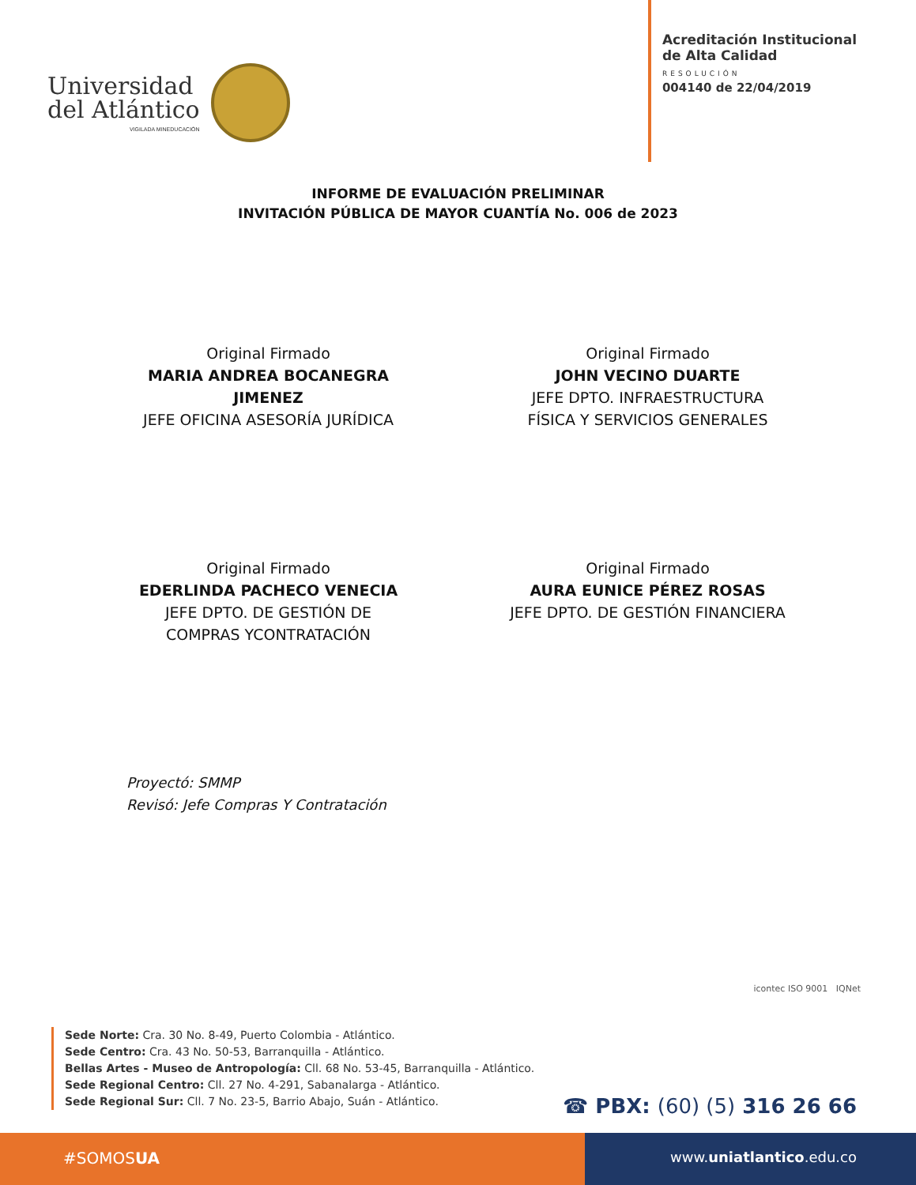Universidad
del Atlántico
VIGILADA MINEDUCACIÓN
Acreditación Institucional
de Alta Calidad
RESOLUCIÓN
004140 de 22/04/2019
INFORME DE EVALUACIÓN PRELIMINAR
INVITACIÓN PÚBLICA DE MAYOR CUANTÍA No. 006 de 2023
Original Firmado
MARIA ANDREA BOCANEGRA JIMENEZ
JEFE OFICINA ASESORÍA JURÍDICA
Original Firmado
JOHN VECINO DUARTE
JEFE DPTO. INFRAESTRUCTURA FÍSICA Y SERVICIOS GENERALES
Original Firmado
EDERLINDA PACHECO VENECIA
JEFE DPTO. DE GESTIÓN DE COMPRAS YCONTRATACIÓN
Original Firmado
AURA EUNICE PÉREZ ROSAS
JEFE DPTO. DE GESTIÓN FINANCIERA
Proyectó: SMMP
Revisó: Jefe Compras Y Contratación
icontec ISO 9001 IQNet
Sede Norte: Cra. 30 No. 8-49, Puerto Colombia - Atlántico.
Sede Centro: Cra. 43 No. 50-53, Barranquilla - Atlántico.
Bellas Artes - Museo de Antropología: Cll. 68 No. 53-45, Barranquilla - Atlántico.
Sede Regional Centro: Cll. 27 No. 4-291, Sabanalarga - Atlántico.
Sede Regional Sur: Cll. 7 No. 23-5, Barrio Abajo, Suán - Atlántico.
☎ PBX: (60) (5) 316 26 66
#SOMOSUA www.uniatlantico.edu.co